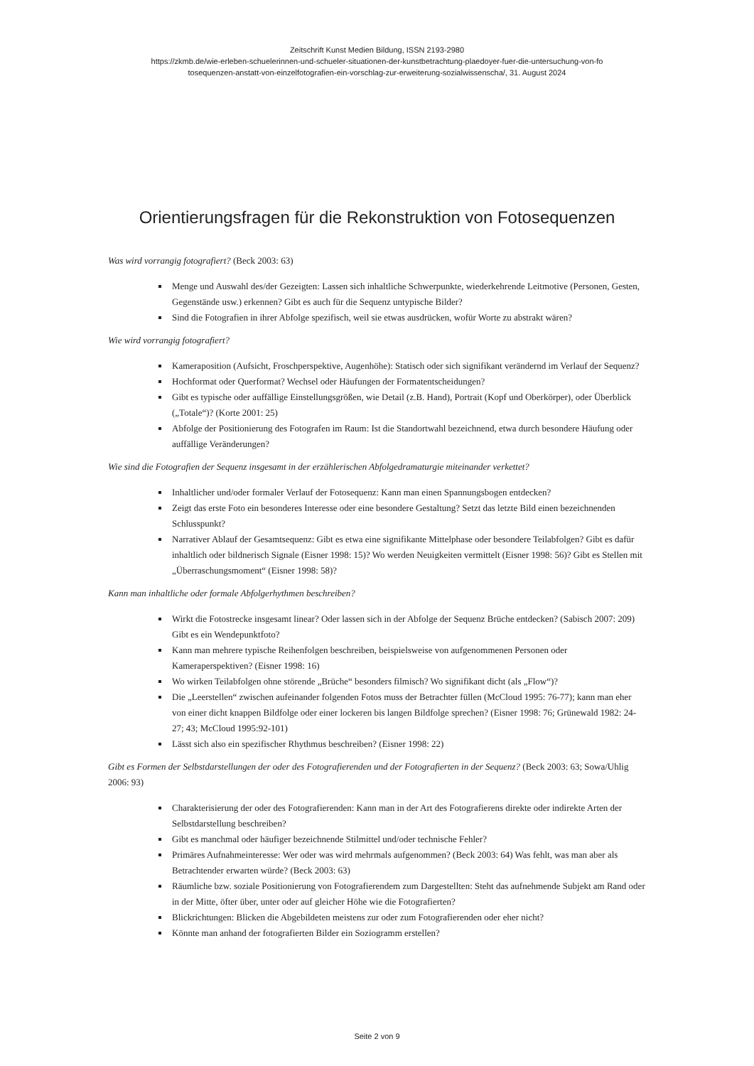Zeitschrift Kunst Medien Bildung, ISSN 2193-2980
https://zkmb.de/wie-erleben-schuelerinnen-und-schueler-situationen-der-kunstbetrachtung-plaedoyer-fuer-die-untersuchung-von-fo
tosequenzen-anstatt-von-einzelfotografien-ein-vorschlag-zur-erweiterung-sozialwissenscha/, 31. August 2024
Orientierungsfragen für die Rekonstruktion von Fotosequenzen
Was wird vorrangig fotografiert? (Beck 2003: 63)
Menge und Auswahl des/der Gezeigten: Lassen sich inhaltliche Schwerpunkte, wiederkehrende Leitmotive (Personen, Gesten, Gegenstände usw.) erkennen? Gibt es auch für die Sequenz untypische Bilder?
Sind die Fotografien in ihrer Abfolge spezifisch, weil sie etwas ausdrücken, wofür Worte zu abstrakt wären?
Wie wird vorrangig fotografiert?
Kameraposition (Aufsicht, Froschperspektive, Augenhöhe): Statisch oder sich signifikant verändernd im Verlauf der Sequenz?
Hochformat oder Querformat? Wechsel oder Häufungen der Formatentscheidungen?
Gibt es typische oder auffällige Einstellungsgrößen, wie Detail (z.B. Hand), Portrait (Kopf und Oberkörper), oder Überblick („Totale“)? (Korte 2001: 25)
Abfolge der Positionierung des Fotografen im Raum: Ist die Standortwahl bezeichnend, etwa durch besondere Häufung oder auffällige Veränderungen?
Wie sind die Fotografien der Sequenz insgesamt in der erzählerischen Abfolgedramaturgie miteinander verkettet?
Inhaltlicher und/oder formaler Verlauf der Fotosequenz: Kann man einen Spannungsbogen entdecken?
Zeigt das erste Foto ein besonderes Interesse oder eine besondere Gestaltung? Setzt das letzte Bild einen bezeichnenden Schlusspunkt?
Narrativer Ablauf der Gesamtsequenz: Gibt es etwa eine signifikante Mittelphase oder besondere Teilabfolgen? Gibt es dafür inhaltlich oder bildnerisch Signale (Eisner 1998: 15)? Wo werden Neuigkeiten vermittelt (Eisner 1998: 56)? Gibt es Stellen mit „Überraschungsmoment“ (Eisner 1998: 58)?
Kann man inhaltliche oder formale Abfolgerhythmen beschreiben?
Wirkt die Fotostrecke insgesamt linear? Oder lassen sich in der Abfolge der Sequenz Brüche entdecken? (Sabisch 2007: 209) Gibt es ein Wendepunktfoto?
Kann man mehrere typische Reihenfolgen beschreiben, beispielsweise von aufgenommenen Personen oder Kameraperspektiven? (Eisner 1998: 16)
Wo wirken Teilabfolgen ohne störende „Brüche“ besonders filmisch? Wo signifikant dicht (als „Flow“)?
Die „Leerstellen“ zwischen aufeinander folgenden Fotos muss der Betrachter füllen (McCloud 1995: 76-77); kann man eher von einer dicht knappen Bildfolge oder einer lockeren bis langen Bildfolge sprechen? (Eisner 1998: 76; Grünewald 1982: 24-27; 43; McCloud 1995:92-101)
Lässt sich also ein spezifischer Rhythmus beschreiben? (Eisner 1998: 22)
Gibt es Formen der Selbstdarstellungen der oder des Fotografierenden und der Fotografierten in der Sequenz? (Beck 2003: 63; Sowa/Uhlig 2006: 93)
Charakterisierung der oder des Fotografierenden: Kann man in der Art des Fotografierens direkte oder indirekte Arten der Selbstdarstellung beschreiben?
Gibt es manchmal oder häufiger bezeichnende Stilmittel und/oder technische Fehler?
Primäres Aufnahmeinteresse: Wer oder was wird mehrmals aufgenommen? (Beck 2003: 64) Was fehlt, was man aber als Betrachtender erwarten würde? (Beck 2003: 63)
Räumliche bzw. soziale Positionierung von Fotografierendem zum Dargestellten: Steht das aufnehmende Subjekt am Rand oder in der Mitte, öfter über, unter oder auf gleicher Höhe wie die Fotografierten?
Blickrichtungen: Blicken die Abgebildeten meistens zur oder zum Fotografierenden oder eher nicht?
Könnte man anhand der fotografierten Bilder ein Soziogramm erstellen?
Seite 2 von 9